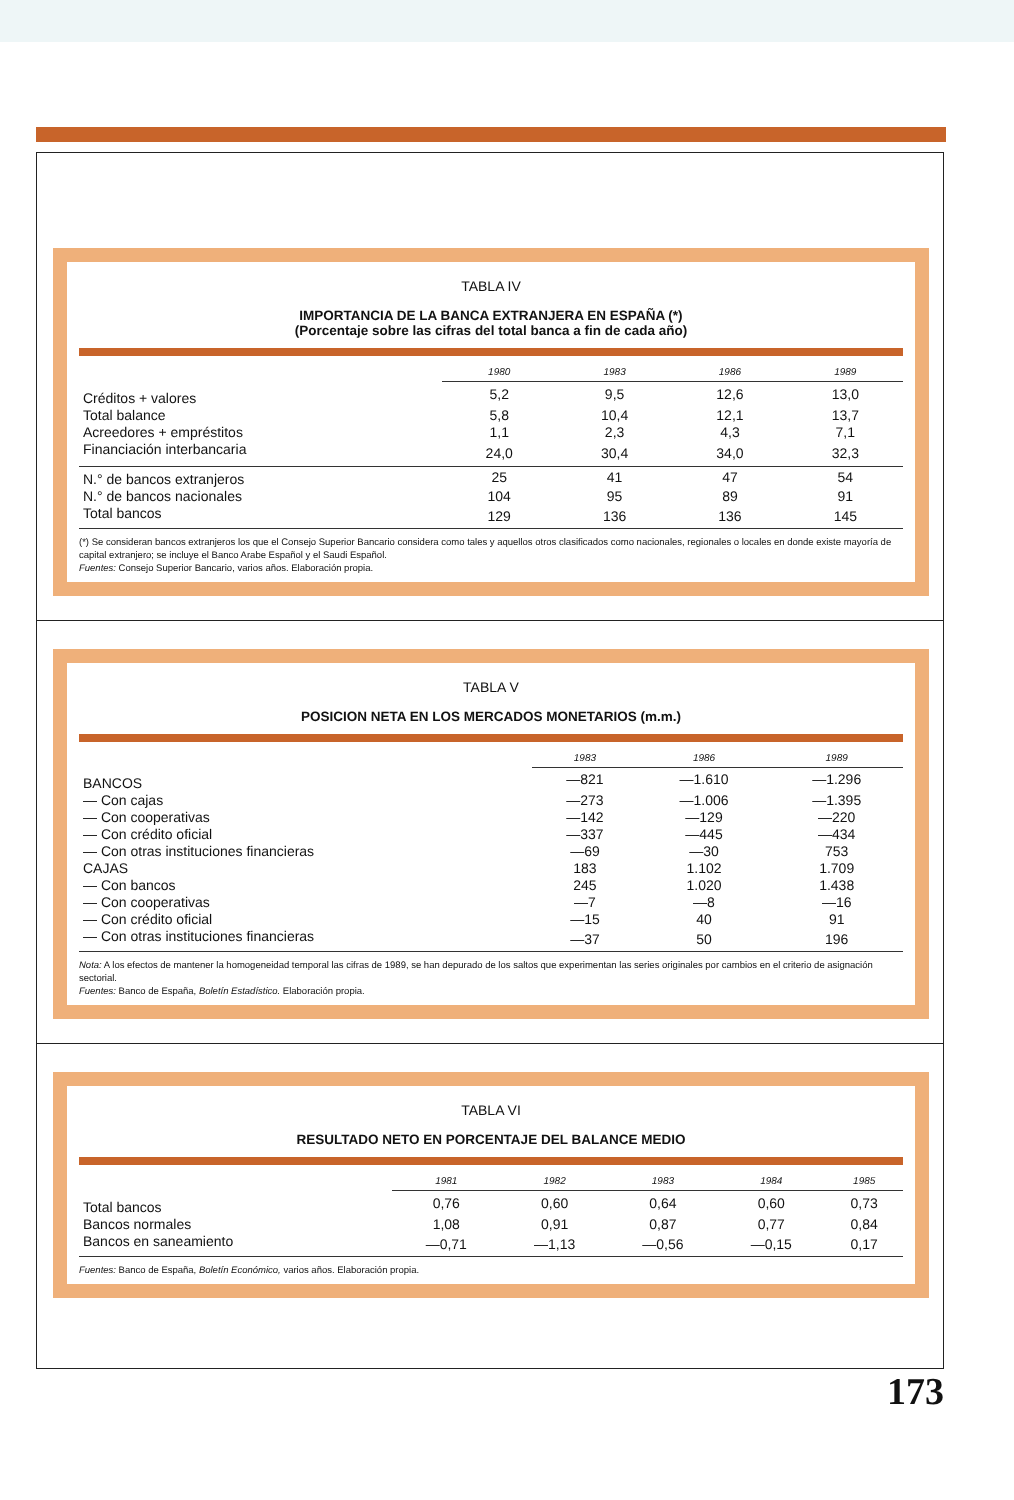TABLA IV
IMPORTANCIA DE LA BANCA EXTRANJERA EN ESPAÑA (*)
(Porcentaje sobre las cifras del total banca a fin de cada año)
| | 1980 | 1983 | 1986 | 1989 |
| --- | --- | --- | --- | --- |
| Créditos + valores | 5,2 | 9,5 | 12,6 | 13,0 |
| Total balance | 5,8 | 10,4 | 12,1 | 13,7 |
| Acreedores + empréstitos | 1,1 | 2,3 | 4,3 | 7,1 |
| Financiación interbancaria | 24,0 | 30,4 | 34,0 | 32,3 |
| N.° de bancos extranjeros | 25 | 41 | 47 | 54 |
| N.° de bancos nacionales | 104 | 95 | 89 | 91 |
| Total bancos | 129 | 136 | 136 | 145 |
(*) Se consideran bancos extranjeros los que el Consejo Superior Bancario considera como tales y aquellos otros clasificados como nacionales, regionales o locales en donde existe mayoría de capital extranjero; se incluye el Banco Arabe Español y el Saudi Español.
Fuentes: Consejo Superior Bancario, varios años. Elaboración propia.
TABLA V
POSICION NETA EN LOS MERCADOS MONETARIOS (m.m.)
| | 1983 | 1986 | 1989 |
| --- | --- | --- | --- |
| BANCOS | —821 | —1.610 | —1.296 |
| — Con cajas | —273 | —1.006 | —1.395 |
| — Con cooperativas | —142 | —129 | —220 |
| — Con crédito oficial | —337 | —445 | —434 |
| — Con otras instituciones financieras | —69 | —30 | 753 |
| CAJAS | 183 | 1.102 | 1.709 |
| — Con bancos | 245 | 1.020 | 1.438 |
| — Con cooperativas | —7 | —8 | —16 |
| — Con crédito oficial | —15 | 40 | 91 |
| — Con otras instituciones financieras | —37 | 50 | 196 |
Nota: A los efectos de mantener la homogeneidad temporal las cifras de 1989, se han depurado de los saltos que experimentan las series originales por cambios en el criterio de asignación sectorial.
Fuentes: Banco de España, Boletín Estadístico. Elaboración propia.
TABLA VI
RESULTADO NETO EN PORCENTAJE DEL BALANCE MEDIO
| | 1981 | 1982 | 1983 | 1984 | 1985 |
| --- | --- | --- | --- | --- | --- |
| Total bancos | 0,76 | 0,60 | 0,64 | 0,60 | 0,73 |
| Bancos normales | 1,08 | 0,91 | 0,87 | 0,77 | 0,84 |
| Bancos en saneamiento | —0,71 | —1,13 | —0,56 | —0,15 | 0,17 |
Fuentes: Banco de España, Boletín Económico, varios años. Elaboración propia.
173